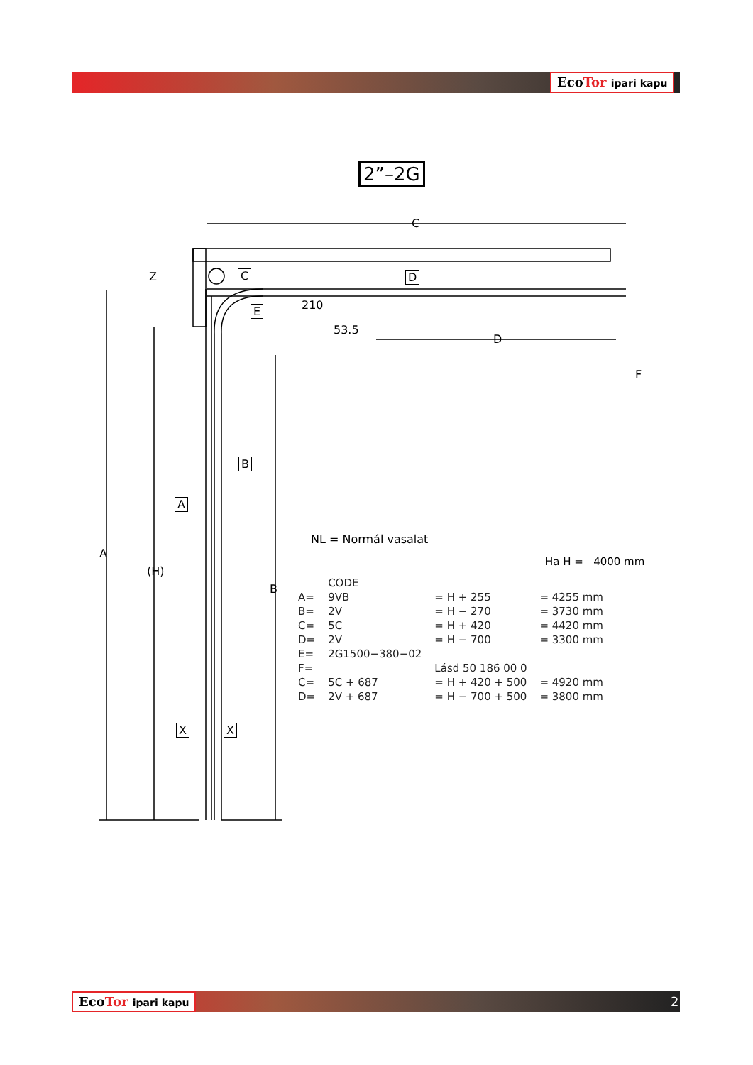EcoTor ipari kapu
2”–2G
C
D
F
Z
210
53.5
A
(H)
B
C D
E
B
A
X X
NL = Normál vasalat
Ha H = 4000 mm
| | CODE | | |
| A= | 9VB | = H + 255 | = 4255 mm |
| B= | 2V | = H − 270 | = 3730 mm |
| C= | 5C | = H + 420 | = 4420 mm |
| D= | 2V | = H − 700 | = 3300 mm |
| E= | 2G1500−380−02 | | |
| F= | | Lásd 50 186 00 0 | |
| C= | 5C + 687 | = H + 420 + 500 | = 4920 mm |
| D= | 2V + 687 | = H − 700 + 500 | = 3800 mm |
EcoTor ipari kapu 2